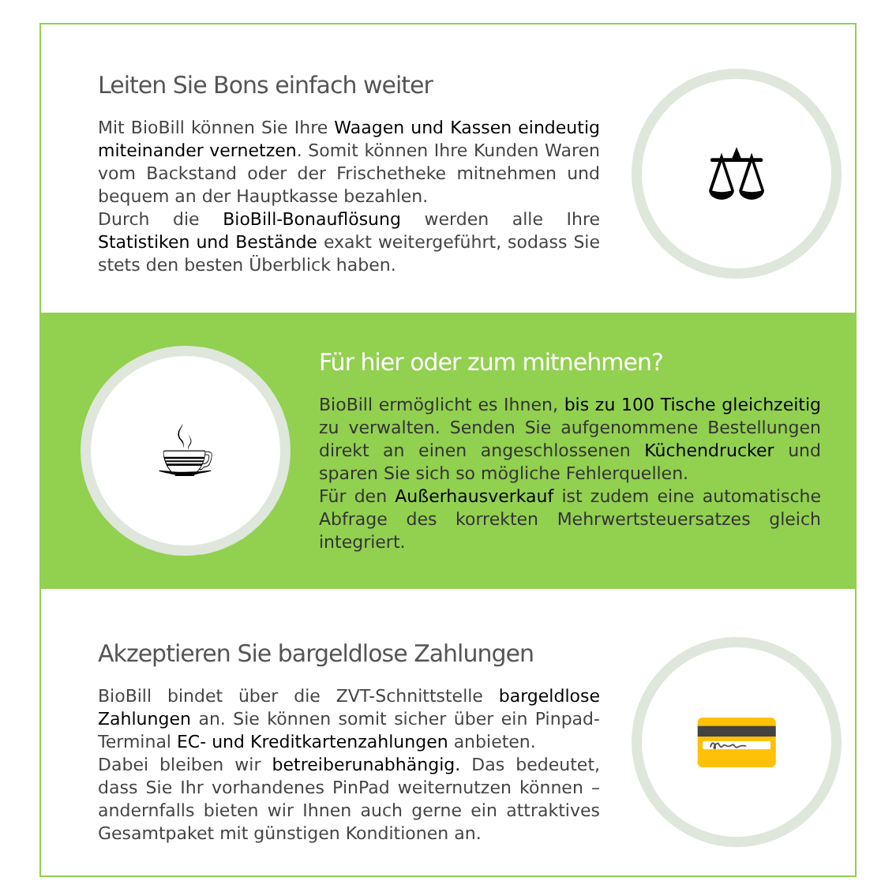Leiten Sie Bons einfach weiter
Mit BioBill können Sie Ihre Waagen und Kassen eindeutig miteinander vernetzen. Somit können Ihre Kunden Waren vom Backstand oder der Frischetheke mitnehmen und bequem an der Hauptkasse bezahlen.
Durch die BioBill-Bonauflösung werden alle Ihre Statistiken und Bestände exakt weitergeführt, sodass Sie stets den besten Überblick haben.
⚖
☕
Für hier oder zum mitnehmen?
BioBill ermöglicht es Ihnen, bis zu 100 Tische gleichzeitig zu verwalten. Senden Sie aufgenommene Bestellungen direkt an einen angeschlossenen Küchendrucker und sparen Sie sich so mögliche Fehlerquellen.
Für den Außerhausverkauf ist zudem eine automatische Abfrage des korrekten Mehrwertsteuersatzes gleich integriert.
Akzeptieren Sie bargeldlose Zahlungen
BioBill bindet über die ZVT-Schnittstelle bargeldlose Zahlungen an. Sie können somit sicher über ein Pinpad-Terminal EC- und Kreditkartenzahlungen anbieten.
Dabei bleiben wir betreiberunabhängig. Das bedeutet, dass Sie Ihr vorhandenes PinPad weiternutzen können – andernfalls bieten wir Ihnen auch gerne ein attraktives Gesamtpaket mit günstigen Konditionen an.
💳